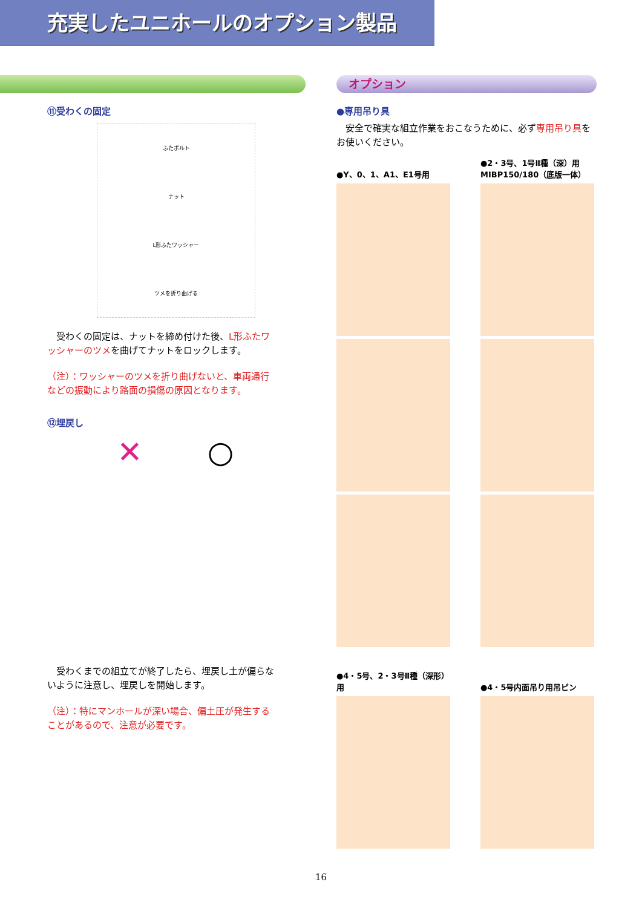充実したユニホールのオプション製品
⑪受わくの固定
ふたボルト
ナット
L形ふたワッシャー
ツメを折り曲げる
　受わくの固定は、ナットを締め付けた後、L形ふたワッシャーのツメを曲げてナットをロックします。
（注）：ワッシャーのツメを折り曲げないと、車両通行などの振動により路面の損傷の原因となります。
⑫埋戻し
✕ ○
　受わくまでの組立てが終了したら、埋戻し土が偏らないように注意し、埋戻しを開始します。
（注）：特にマンホールが深い場合、偏土圧が発生することがあるので、注意が必要です。
オプション
●専用吊り具
　安全で確実な組立作業をおこなうために、必ず専用吊り具をお使いください。
●Y、0、1、A1、E1号用
●2・3号、1号Ⅱ種（深）用
MⅠBP150/180（底版一体）
●4・5号、2・3号Ⅱ種（深形）用
●4・5号内面吊り用吊ピン
16